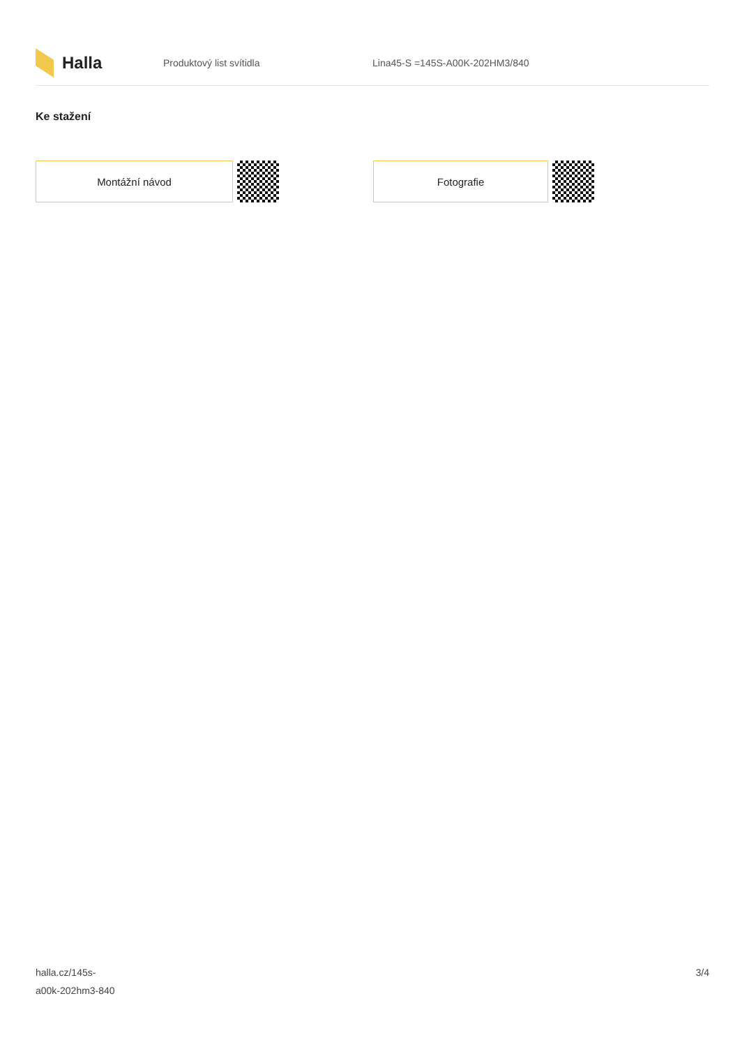Halla
Produktový list svítidla Lina45-S =145S-A00K-202HM3/840
Ke stažení
Montážní návod Fotografie
halla.cz/145s-
a00k-202hm3-840
3/4